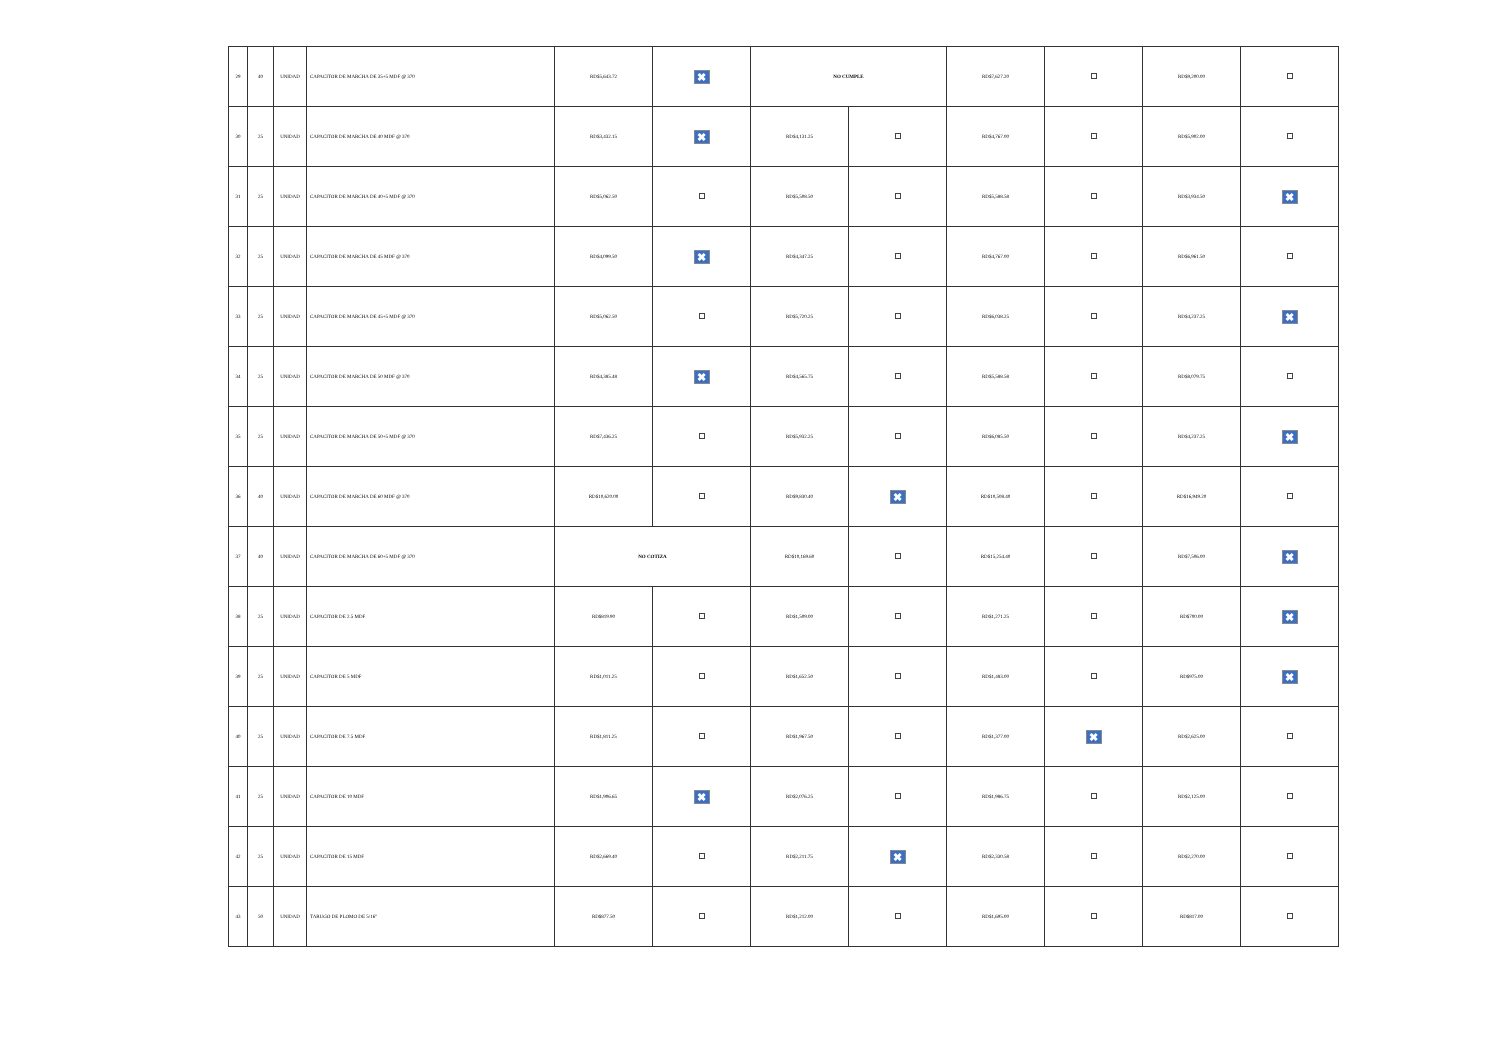| 29 | 40 | UNIDAD | CAPACITOR DE MARCHA DE 35+5 MDF @ 370 | RD$5,643.72 | ✖ | NO CUMPLE | | RD$7,627.20 | | RD$9,200.00 | |
| 30 | 25 | UNIDAD | CAPACITOR DE MARCHA DE 40 MDF @ 370 | RD$3,432.15 | ✖ | RD$4,131.25 | | RD$4,767.00 | | RD$5,902.00 | |
| 31 | 25 | UNIDAD | CAPACITOR DE MARCHA DE 40+5 MDF @ 370 | RD$5,062.50 | | RD$5,508.50 | | RD$5,588.58 | | RD$3,934.50 | ✖ |
| 32 | 25 | UNIDAD | CAPACITOR DE MARCHA DE 45 MDF @ 370 | RD$4,099.50 | ✖ | RD$4,347.25 | | RD$4,767.00 | | RD$6,961.50 | |
| 33 | 25 | UNIDAD | CAPACITOR DE MARCHA DE 45+5 MDF @ 370 | RD$5,062.50 | | RD$5,720.25 | | RD$6,038.25 | | RD$4,237.25 | ✖ |
| 34 | 25 | UNIDAD | CAPACITOR DE MARCHA DE 50 MDF @ 370 | RD$4,385.48 | ✖ | RD$4,565.75 | | RD$5,588.58 | | RD$8,079.75 | |
| 35 | 25 | UNIDAD | CAPACITOR DE MARCHA DE 50+5 MDF @ 370 | RD$7,436.25 | | RD$5,932.25 | | RD$6,085.50 | | RD$4,237.25 | ✖ |
| 36 | 40 | UNIDAD | CAPACITOR DE MARCHA DE 60 MDF @ 370 | RD$10,620.00 | | RD$9,830.40 | ✖ | RD$10,508.40 | | RD$16,949.20 | |
| 37 | 40 | UNIDAD | CAPACITOR DE MARCHA DE 60+5 MDF @ 370 | NO COTIZA | | RD$10,169.60 | | RD$15,254.40 | | RD$7,506.00 | ✖ |
| 38 | 25 | UNIDAD | CAPACITOR DE 2.5 MDF | RD$819.90 | | RD$1,509.00 | | RD$1,271.25 | | RD$700.00 | ✖ |
| 39 | 25 | UNIDAD | CAPACITOR DE 5 MDF | RD$1,011.25 | | RD$1,652.50 | | RD$1,483.00 | | RD$975.00 | ✖ |
| 40 | 25 | UNIDAD | CAPACITOR DE 7.5 MDF | RD$1,811.25 | | RD$1,967.50 | | RD$1,377.00 | ✖ | RD$2,625.00 | |
| 41 | 25 | UNIDAD | CAPACITOR DE 10 MDF | RD$1,906.65 | ✖ | RD$2,076.25 | | RD$1,986.75 | | RD$2,125.00 | |
| 42 | 25 | UNIDAD | CAPACITOR DE 15 MDF | RD$2,669.40 | | RD$2,211.75 | ✖ | RD$2,330.58 | | RD$2,270.00 | |
| 43 | 50 | UNIDAD | TARUGO DE PLOMO DE 5/16" | RD$877.50 | | RD$1,212.00 | | RD$1,695.00 | | RD$817.00 | |